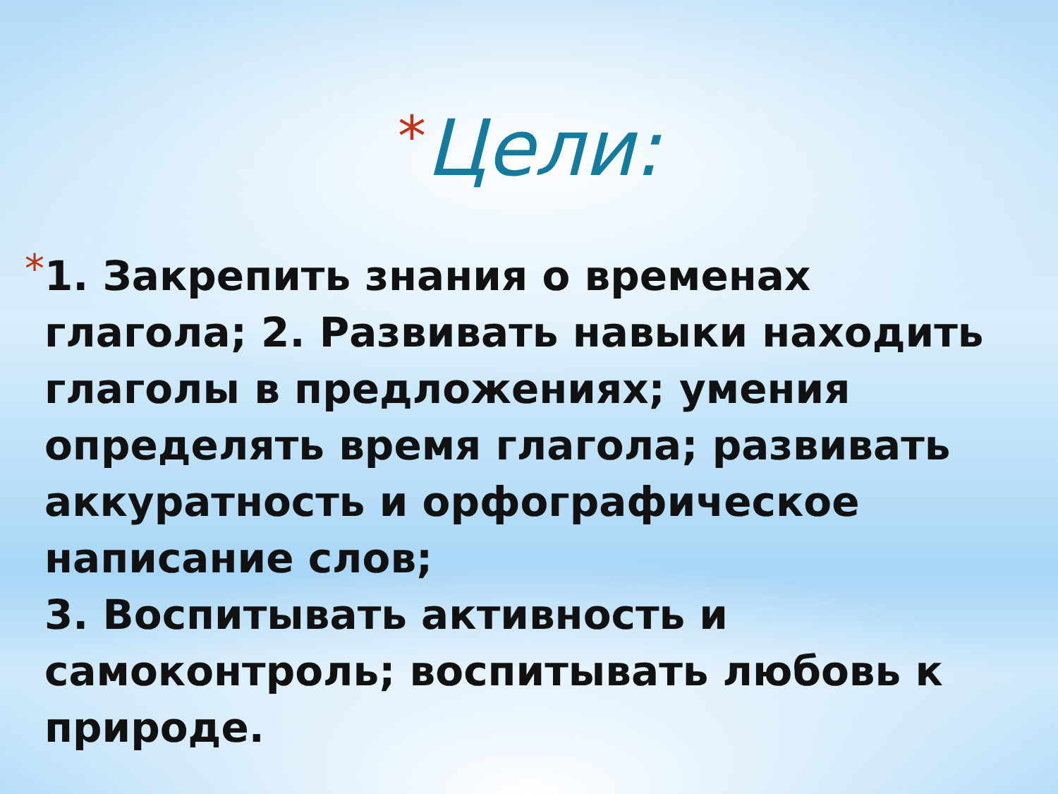*Цели:
*
1. Закрепить знания о временах глагола; 2. Развивать навыки находить глаголы в предложениях; умения определять время глагола; развивать аккуратность и орфографическое написание слов;
3. Воспитывать активность и самоконтроль; воспитывать любовь к природе.